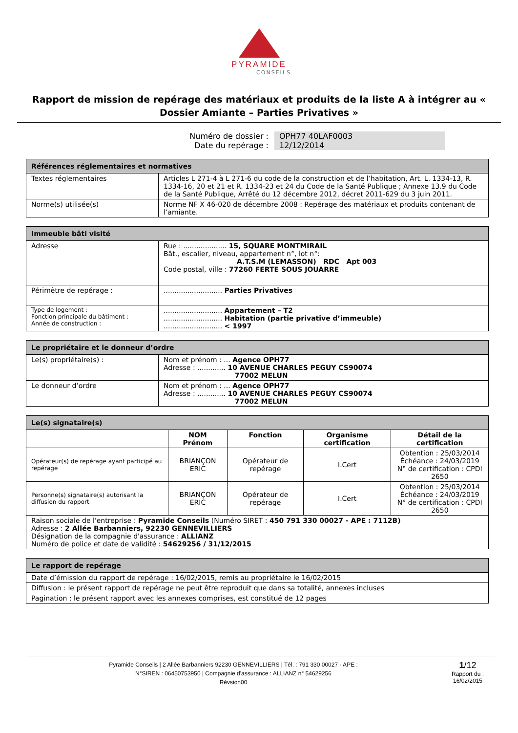PYRAMIDE
CONSEILS
Rapport de mission de repérage des matériaux et produits de la liste A à intégrer au « Dossier Amiante – Parties Privatives »
Numéro de dossier : OPH77 40LAF0003
Date du repérage : 12/12/2014
| Références réglementaires et normatives | |
| --- | --- |
| Textes réglementaires | Articles L 271-4 à L 271-6 du code de la construction et de l’habitation, Art. L. 1334-13, R. 1334-16, 20 et 21 et R. 1334-23 et 24 du Code de la Santé Publique ; Annexe 13.9 du Code de la Santé Publique, Arrêté du 12 décembre 2012, décret 2011-629 du 3 juin 2011. |
| Norme(s) utilisée(s) | Norme NF X 46-020 de décembre 2008 : Repérage des matériaux et produits contenant de l’amiante. |
| Immeuble bâti visité | |
| --- | --- |
| Adresse | Rue : .................... 15, SQUARE MONTMIRAIL Bât., escalier, niveau, appartement n°, lot n°: A.T.S.M (LEMASSON) RDC Apt 003 Code postal, ville : 77260 FERTE SOUS JOUARRE |
| Périmètre de repérage : | ........................... Parties Privatives |
| Type de logement : Fonction principale du bâtiment : Année de construction : | ........................... Appartement – T2 ........................... Habitation (partie privative d’immeuble) ........................... < 1997 |
| Le propriétaire et le donneur d’ordre | |
| --- | --- |
| Le(s) propriétaire(s) : | Nom et prénom : ... Agence OPH77 Adresse : ............. 10 AVENUE CHARLES PEGUY CS90074 77002 MELUN |
| Le donneur d’ordre | Nom et prénom : ... Agence OPH77 Adresse : ............. 10 AVENUE CHARLES PEGUY CS90074 77002 MELUN |
| Le(s) signataire(s) | | | | |
| --- | --- | --- | --- | --- |
| | NOM Prénom | Fonction | Organisme certification | Détail de la certification |
| Opérateur(s) de repérage ayant participé au repérage | BRIANÇON ERIC | Opérateur de repérage | I.Cert | Obtention : 25/03/2014 Échéance : 24/03/2019 N° de certification : CPDI 2650 |
| Personne(s) signataire(s) autorisant la diffusion du rapport | BRIANÇON ERIC | Opérateur de repérage | I.Cert | Obtention : 25/03/2014 Échéance : 24/03/2019 N° de certification : CPDI 2650 |
| Raison sociale de l'entreprise : Pyramide Conseils (Numéro SIRET : 450 791 330 00027 - APE : 7112B) Adresse : 2 Allée Barbanniers, 92230 GENNEVILLIERS Désignation de la compagnie d'assurance : ALLIANZ Numéro de police et date de validité : 54629256 / 31/12/2015 | | | | |
| Le rapport de repérage |
| --- |
| Date d’émission du rapport de repérage : 16/02/2015, remis au propriétaire le 16/02/2015 |
| Diffusion : le présent rapport de repérage ne peut être reproduit que dans sa totalité, annexes incluses |
| Pagination : le présent rapport avec les annexes comprises, est constitué de 12 pages |
Pyramide Conseils | 2 Allée Barbanniers 92230 GENNEVILLIERS | Tél. : 791 330 00027 - APE :
N°SIREN : 06450753950 | Compagnie d'assurance : ALLIANZ n° 54629256
Révsion00
1/12
Rapport du :
16/02/2015